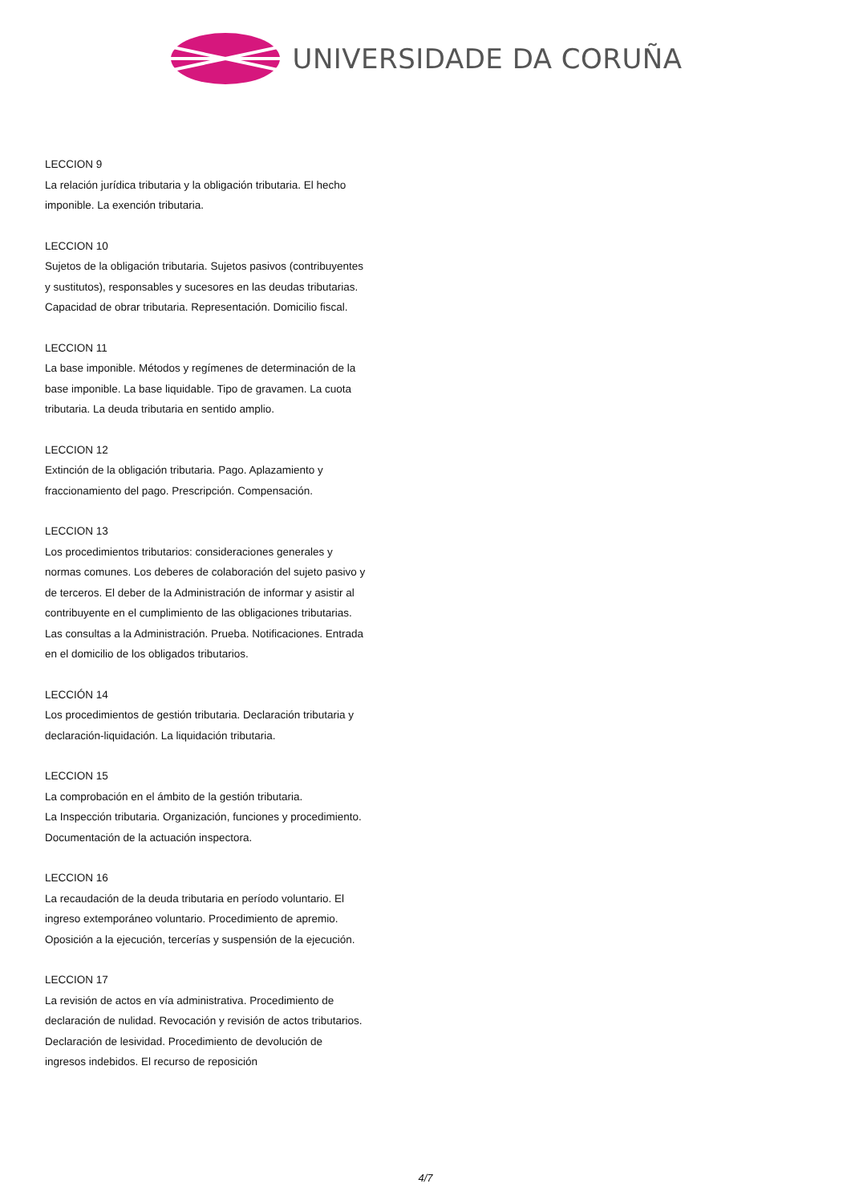UNIVERSIDADE DA CORUÑA
LECCION 9
La relación jurídica tributaria y la obligación tributaria. El hecho imponible. La exención tributaria.
LECCION 10
Sujetos de la obligación tributaria. Sujetos pasivos (contribuyentes y sustitutos), responsables y sucesores en las deudas tributarias.
Capacidad de obrar tributaria. Representación. Domicilio fiscal.
LECCION 11
La base imponible. Métodos y regímenes de determinación de la base imponible. La base liquidable. Tipo de gravamen. La cuota tributaria. La deuda tributaria en sentido amplio.
LECCION 12
Extinción de la obligación tributaria. Pago. Aplazamiento y fraccionamiento del pago. Prescripción. Compensación.
LECCION 13
Los procedimientos tributarios: consideraciones generales y normas comunes. Los deberes de colaboración del sujeto pasivo y de terceros. El deber de la Administración de informar y asistir al contribuyente en el cumplimiento de las obligaciones tributarias. Las consultas a la Administración. Prueba. Notificaciones. Entrada en el domicilio de los obligados tributarios.
LECCIÓN 14
Los procedimientos de gestión tributaria. Declaración tributaria y declaración-liquidación. La liquidación tributaria.
LECCION 15
La comprobación en el ámbito de la gestión tributaria.
La Inspección tributaria. Organización, funciones y procedimiento. Documentación de la actuación inspectora.
LECCION 16
La recaudación de la deuda tributaria en período voluntario. El ingreso extemporáneo voluntario. Procedimiento de apremio. Oposición a la ejecución, tercerías y suspensión de la ejecución.
LECCION 17
La revisión de actos en vía administrativa. Procedimiento de declaración de nulidad. Revocación y revisión de actos tributarios. Declaración de lesividad. Procedimiento de devolución de ingresos indebidos. El recurso de reposición
4/7